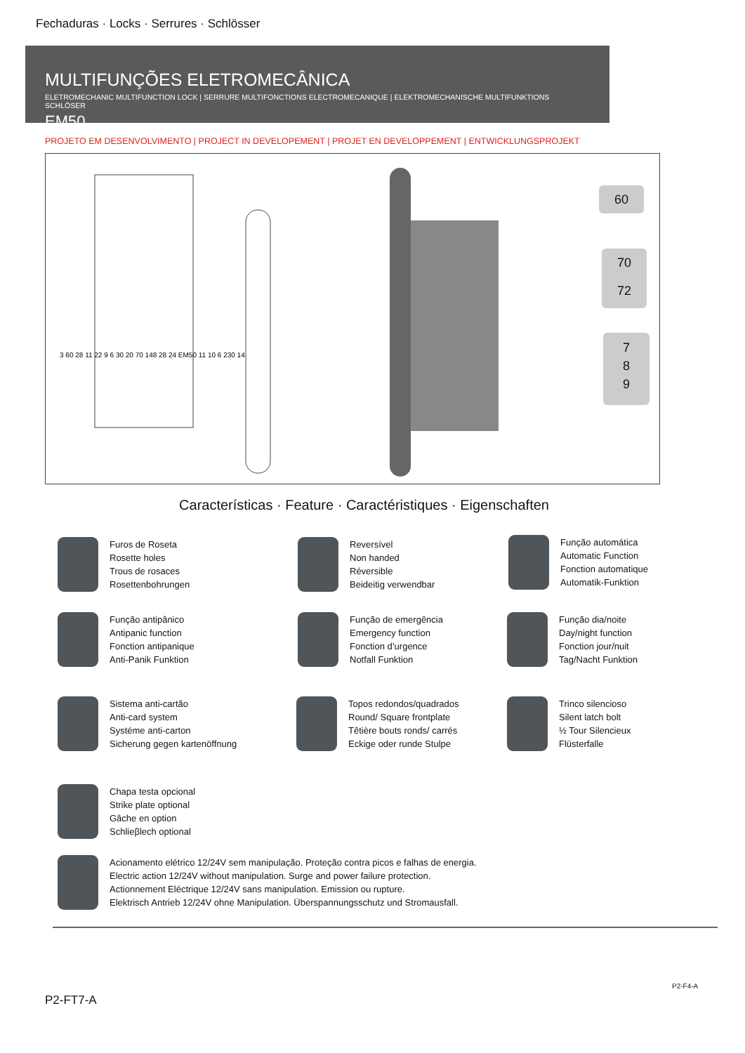Fechaduras · Locks · Serrures · Schlösser
MULTIFUNÇÕES ELETROMECÂNICA
ELETROMECHANIC MULTIFUNCTION LOCK | SERRURE MULTIFONCTIONS ELECTROMECANIQUE | ELEKTROMECHANISCHE MULTIFUNKTIONS SCHLÖSER
EM50
PROJETO EM DESENVOLVIMENTO | PROJECT IN DEVELOPEMENT | PROJET EN DEVELOPPEMENT | ENTWICKLUNGSPROJEKT
3 60 28 11 22 9 6 30 20 70 148 28 24 EM50 11 10 6 230 14
60
70
72
7
8
9
Características · Feature · Caractéristiques · Eigenschaften
Furos de Roseta
Rosette holes
Trous de rosaces
Rosettenbohrungen
Reversível
Non handed
Réversible
Beideitig verwendbar
Função automática
Automatic Function
Fonction automatique
Automatik-Funktion
Função antipânico
Antipanic function
Fonction antipanique
Anti-Panik Funktion
Função de emergência
Emergency function
Fonction d’urgence
Notfall Funktion
Função dia/noite
Day/night function
Fonction jour/nuit
Tag/Nacht Funktion
Sistema anti-cartão
Anti-card system
Systéme anti-carton
Sicherung gegen kartenöffnung
Topos redondos/quadrados
Round/ Square frontplate
Têtière bouts ronds/ carrés
Eckige oder runde Stulpe
Trinco silencioso
Silent latch bolt
½ Tour Silencieux
Flüsterfalle
Chapa testa opcional
Strike plate optional
Gâche en option
Schlieβlech optional
Acionamento elétrico 12/24V sem manipulação. Proteção contra picos e falhas de energia.
Electric action 12/24V without manipulation. Surge and power failure protection.
Actionnement Eléctrique 12/24V sans manipulation. Emission ou rupture.
Elektrisch Antrieb 12/24V ohne Manipulation. Überspannungsschutz und Stromausfall.
P2-F4-A
P2-FT7-A